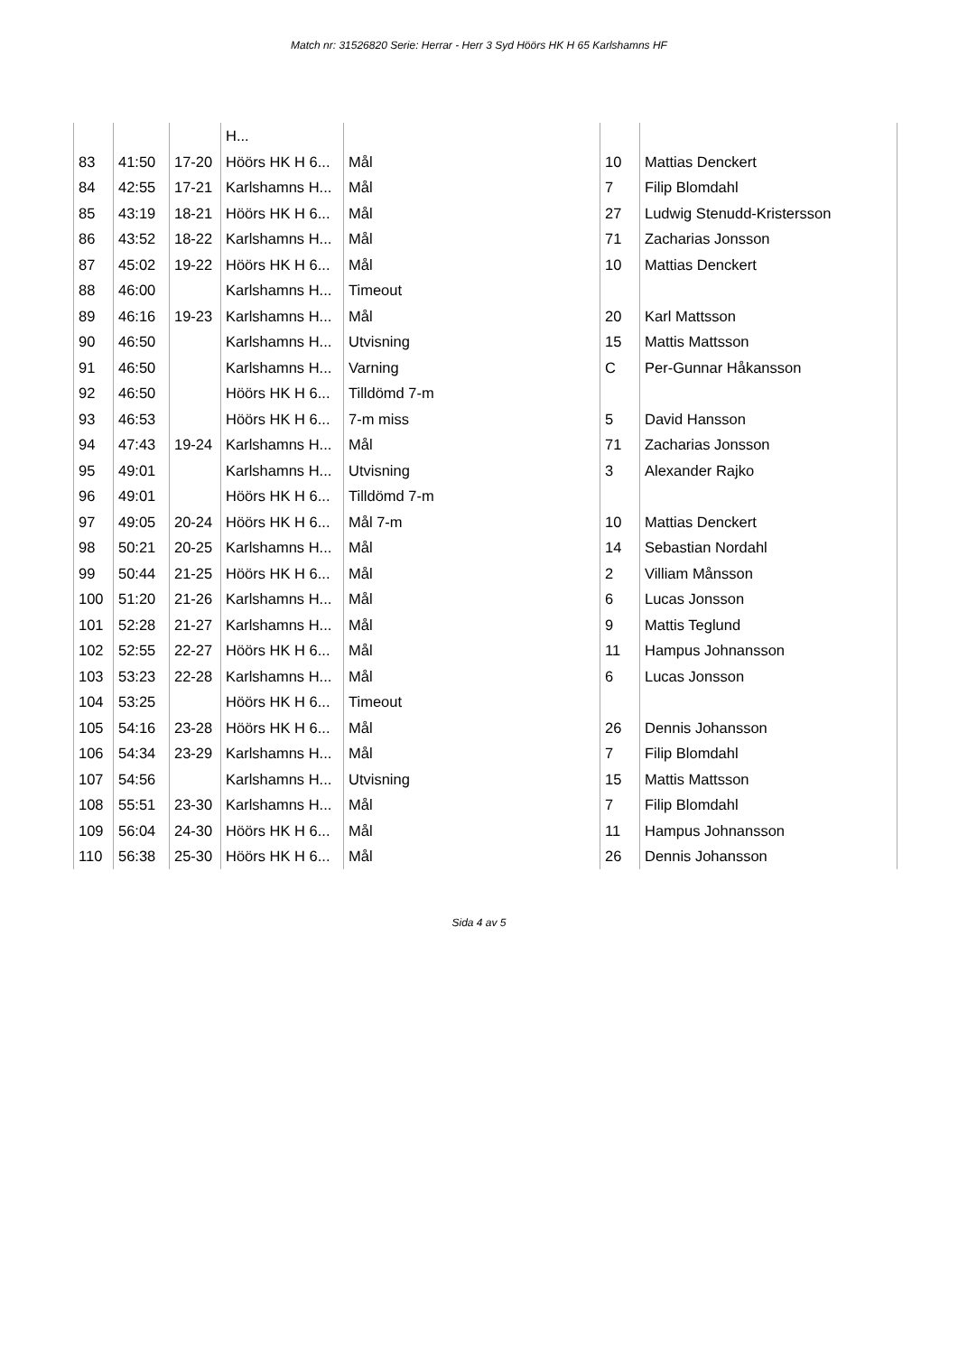Match nr: 31526820 Serie: Herrar - Herr 3 Syd Höörs HK H 65 Karlshamns HF
| | | | H... | | | |
| 83 | 41:50 | 17-20 | Höörs HK H 6... | Mål | 10 | Mattias Denckert |
| 84 | 42:55 | 17-21 | Karlshamns H... | Mål | 7 | Filip Blomdahl |
| 85 | 43:19 | 18-21 | Höörs HK H 6... | Mål | 27 | Ludwig Stenudd-Kristersson |
| 86 | 43:52 | 18-22 | Karlshamns H... | Mål | 71 | Zacharias Jonsson |
| 87 | 45:02 | 19-22 | Höörs HK H 6... | Mål | 10 | Mattias Denckert |
| 88 | 46:00 | | Karlshamns H... | Timeout | | |
| 89 | 46:16 | 19-23 | Karlshamns H... | Mål | 20 | Karl Mattsson |
| 90 | 46:50 | | Karlshamns H... | Utvisning | 15 | Mattis Mattsson |
| 91 | 46:50 | | Karlshamns H... | Varning | C | Per-Gunnar Håkansson |
| 92 | 46:50 | | Höörs HK H 6... | Tilldömd 7-m | | |
| 93 | 46:53 | | Höörs HK H 6... | 7-m miss | 5 | David Hansson |
| 94 | 47:43 | 19-24 | Karlshamns H... | Mål | 71 | Zacharias Jonsson |
| 95 | 49:01 | | Karlshamns H... | Utvisning | 3 | Alexander Rajko |
| 96 | 49:01 | | Höörs HK H 6... | Tilldömd 7-m | | |
| 97 | 49:05 | 20-24 | Höörs HK H 6... | Mål 7-m | 10 | Mattias Denckert |
| 98 | 50:21 | 20-25 | Karlshamns H... | Mål | 14 | Sebastian Nordahl |
| 99 | 50:44 | 21-25 | Höörs HK H 6... | Mål | 2 | Villiam Månsson |
| 100 | 51:20 | 21-26 | Karlshamns H... | Mål | 6 | Lucas Jonsson |
| 101 | 52:28 | 21-27 | Karlshamns H... | Mål | 9 | Mattis Teglund |
| 102 | 52:55 | 22-27 | Höörs HK H 6... | Mål | 11 | Hampus Johnansson |
| 103 | 53:23 | 22-28 | Karlshamns H... | Mål | 6 | Lucas Jonsson |
| 104 | 53:25 | | Höörs HK H 6... | Timeout | | |
| 105 | 54:16 | 23-28 | Höörs HK H 6... | Mål | 26 | Dennis Johansson |
| 106 | 54:34 | 23-29 | Karlshamns H... | Mål | 7 | Filip Blomdahl |
| 107 | 54:56 | | Karlshamns H... | Utvisning | 15 | Mattis Mattsson |
| 108 | 55:51 | 23-30 | Karlshamns H... | Mål | 7 | Filip Blomdahl |
| 109 | 56:04 | 24-30 | Höörs HK H 6... | Mål | 11 | Hampus Johnansson |
| 110 | 56:38 | 25-30 | Höörs HK H 6... | Mål | 26 | Dennis Johansson |
Sida 4 av 5